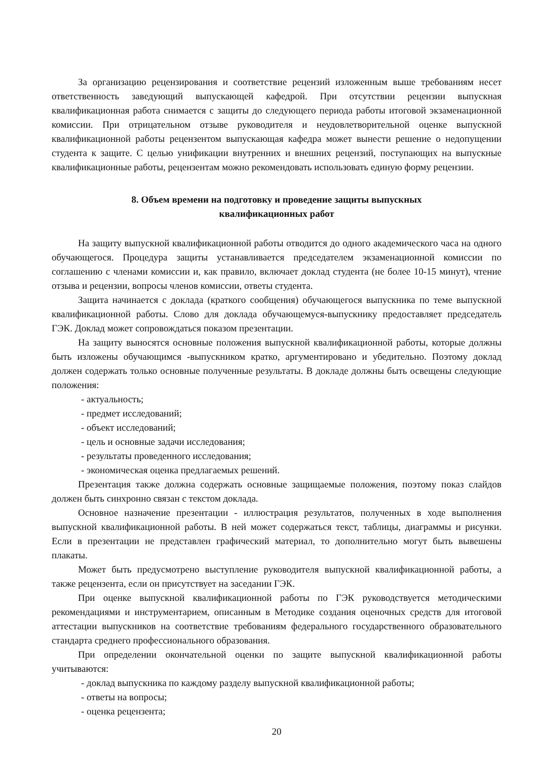За организацию рецензирования и соответствие рецензий изложенным выше требованиям несет ответственность заведующий выпускающей кафедрой. При отсутствии рецензии выпускная квалификационная работа снимается с защиты до следующего периода работы итоговой экзаменационной комиссии. При отрицательном отзыве руководителя и неудовлетворительной оценке выпускной квалификационной работы рецензентом выпускающая кафедра может вынести решение о недопущении студента к защите. С целью унификации внутренних и внешних рецензий, поступающих на выпускные квалификационные работы, рецензентам можно рекомендовать использовать единую форму рецензии.
8. Объем времени на подготовку и проведение защиты выпускных
квалификационных работ
На защиту выпускной квалификационной работы отводится до одного академического часа на одного обучающегося. Процедура защиты устанавливается председателем экзаменационной комиссии по соглашению с членами комиссии и, как правило, включает доклад студента (не более 10-15 минут), чтение отзыва и рецензии, вопросы членов комиссии, ответы студента.
Защита начинается с доклада (краткого сообщения) обучающегося выпускника по теме выпускной квалификационной работы. Слово для доклада обучающемуся-выпускнику предоставляет председатель ГЭК. Доклад может сопровождаться показом презентации.
На защиту выносятся основные положения выпускной квалификационной работы, которые должны быть изложены обучающимся -выпускником кратко, аргументировано и убедительно. Поэтому доклад должен содержать только основные полученные результаты. В докладе должны быть освещены следующие положения:
- актуальность;
- предмет исследований;
- объект исследований;
- цель и основные задачи исследования;
- результаты проведенного исследования;
- экономическая оценка предлагаемых решений.
Презентация также должна содержать основные защищаемые положения, поэтому показ слайдов должен быть синхронно связан с текстом доклада.
Основное назначение презентации - иллюстрация результатов, полученных в ходе выполнения выпускной квалификационной работы. В ней может содержаться текст, таблицы, диаграммы и рисунки. Если в презентации не представлен графический материал, то дополнительно могут быть вывешены плакаты.
Может быть предусмотрено выступление руководителя выпускной квалификационной работы, а также рецензента, если он присутствует на заседании ГЭК.
При оценке выпускной квалификационной работы по ГЭК руководствуется методическими рекомендациями и инструментарием, описанным в Методике создания оценочных средств для итоговой аттестации выпускников на соответствие требованиям федерального государственного образовательного стандарта среднего профессионального образования.
При определении окончательной оценки по защите выпускной квалификационной работы учитываются:
- доклад выпускника по каждому разделу выпускной квалификационной работы;
- ответы на вопросы;
- оценка рецензента;
20